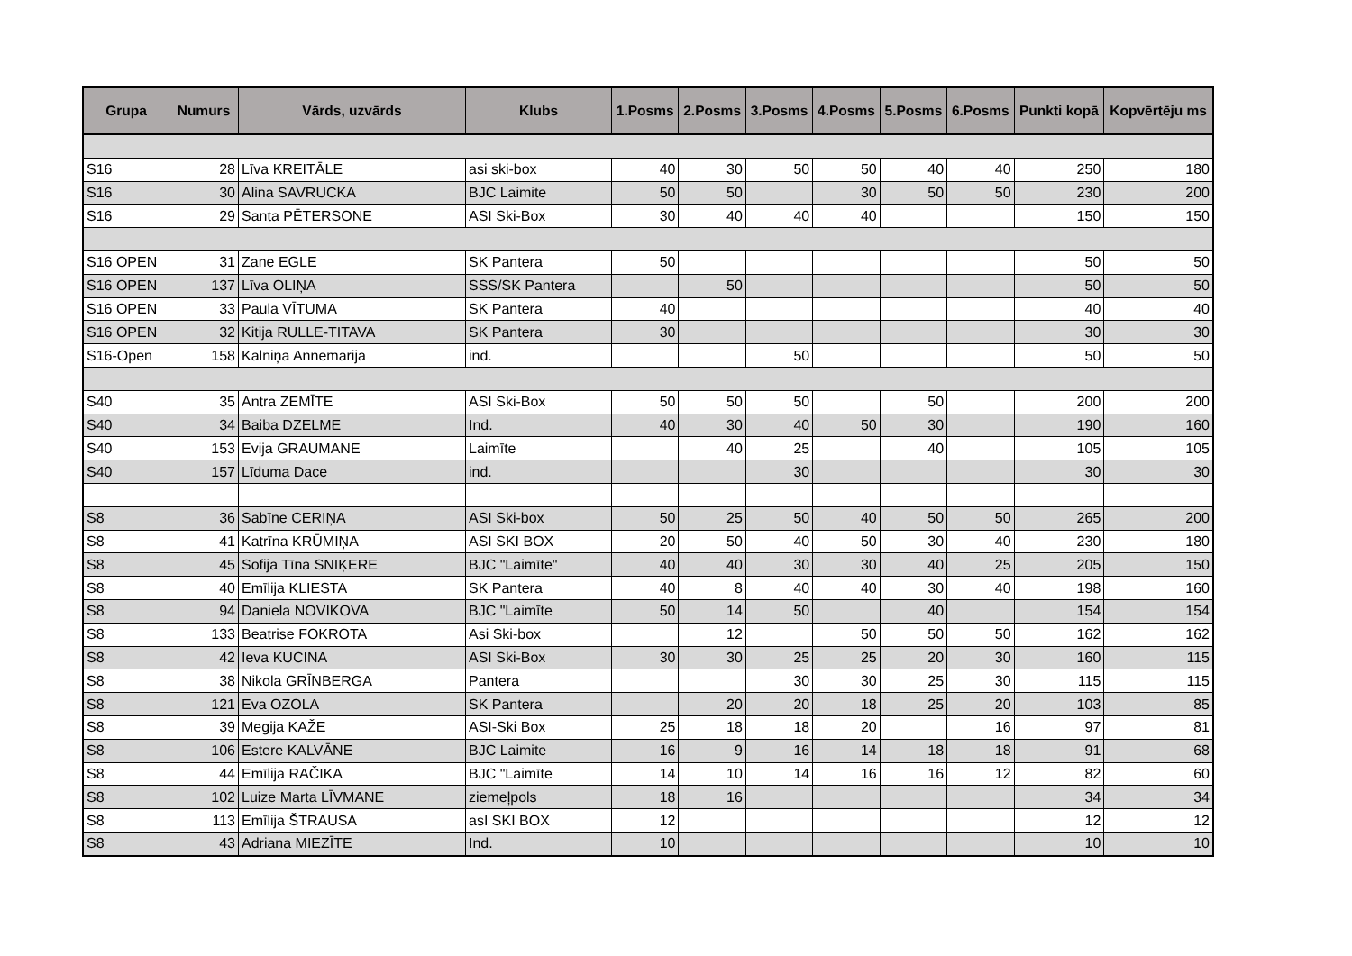| Grupa | Numurs | Vārds, uzvārds | Klubs | 1.Posms | 2.Posms | 3.Posms | 4.Posms | 5.Posms | 6.Posms | Punkti kopā | Kopvērtēju ms |
| --- | --- | --- | --- | --- | --- | --- | --- | --- | --- | --- | --- |
| S16 | 28 | Līva KREITĀLE | asi ski-box | 40 | 30 | 50 | 50 | 40 | 40 | 250 | 180 |
| S16 | 30 | Alina SAVRUCKA | BJC Laimite | 50 | 50 | | 30 | 50 | 50 | 230 | 200 |
| S16 | 29 | Santa PĒTERSONE | ASI Ski-Box | 30 | 40 | 40 | 40 | | | 150 | 150 |
| S16 OPEN | 31 | Zane EGLE | SK Pantera | 50 | | | | | | 50 | 50 |
| S16 OPEN | 137 | Līva OLIŅA | SSS/SK Pantera | | 50 | | | | | 50 | 50 |
| S16 OPEN | 33 | Paula VĪTUMA | SK Pantera | 40 | | | | | | 40 | 40 |
| S16 OPEN | 32 | Kitija RULLE-TITAVA | SK Pantera | 30 | | | | | | 30 | 30 |
| S16-Open | 158 | Kalniņa Annemarija | ind. | | | 50 | | | | 50 | 50 |
| S40 | 35 | Antra ZEMĪTE | ASI Ski-Box | 50 | 50 | 50 | | 50 | | 200 | 200 |
| S40 | 34 | Baiba DZELME | Ind. | 40 | 30 | 40 | 50 | 30 | | 190 | 160 |
| S40 | 153 | Evija GRAUMANE | Laimīte | | 40 | 25 | | 40 | | 105 | 105 |
| S40 | 157 | Līduma Dace | ind. | | | 30 | | | | 30 | 30 |
| S8 | 36 | Sabīne CERIŅA | ASI Ski-box | 50 | 25 | 50 | 40 | 50 | 50 | 265 | 200 |
| S8 | 41 | Katrīna KRŪMIŅA | ASI SKI BOX | 20 | 50 | 40 | 50 | 30 | 40 | 230 | 180 |
| S8 | 45 | Sofija Tīna SNIĶERE | BJC "Laimīte" | 40 | 40 | 30 | 30 | 40 | 25 | 205 | 150 |
| S8 | 40 | Emīlija KLIESTA | SK Pantera | 40 | 8 | 40 | 40 | 30 | 40 | 198 | 160 |
| S8 | 94 | Daniela NOVIKOVA | BJC "Laimīte | 50 | 14 | 50 | | 40 | | 154 | 154 |
| S8 | 133 | Beatrise FOKROTA | Asi Ski-box | | 12 | | 50 | 50 | 50 | 162 | 162 |
| S8 | 42 | Ieva KUCINA | ASI Ski-Box | 30 | 30 | 25 | 25 | 20 | 30 | 160 | 115 |
| S8 | 38 | Nikola GRĪNBERGA | Pantera | | | 30 | 30 | 25 | 30 | 115 | 115 |
| S8 | 121 | Eva OZOLA | SK Pantera | | 20 | 20 | 18 | 25 | 20 | 103 | 85 |
| S8 | 39 | Megija KAŽE | ASI-Ski Box | 25 | 18 | 18 | 20 | | 16 | 97 | 81 |
| S8 | 106 | Estere KALVĀNE | BJC Laimite | 16 | 9 | 16 | 14 | 18 | 18 | 91 | 68 |
| S8 | 44 | Emīlija RAČIKA | BJC "Laimīte | 14 | 10 | 14 | 16 | 16 | 12 | 82 | 60 |
| S8 | 102 | Luize Marta LĪVMANE | ziemeļpols | 18 | 16 | | | | | 34 | 34 |
| S8 | 113 | Emīlija ŠTRAUSA | asI SKI BOX | 12 | | | | | | 12 | 12 |
| S8 | 43 | Adriana MIEZĪTE | Ind. | 10 | | | | | | 10 | 10 |